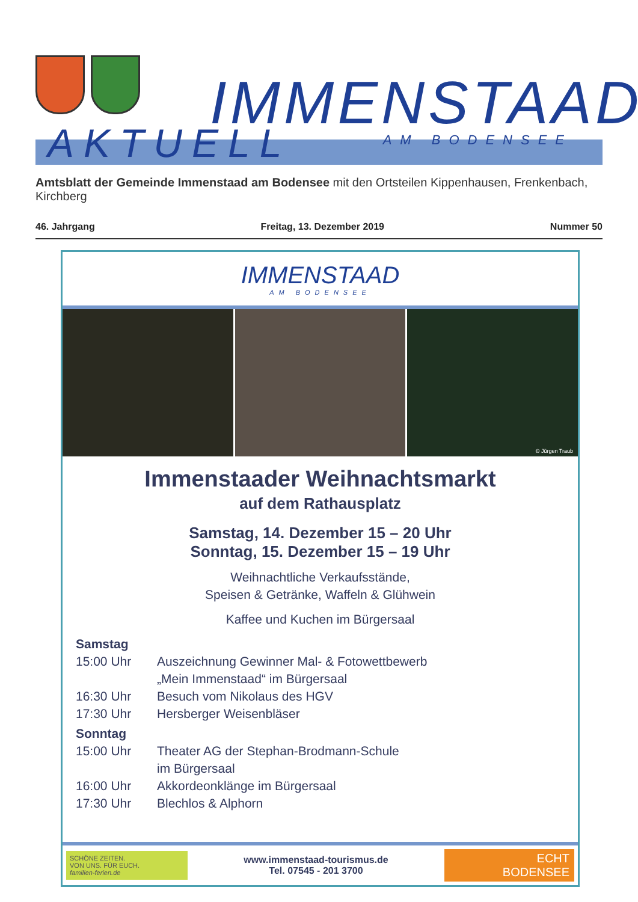IMMENSTAAD
AKTUELL AM BODENSEE
Amtsblatt der Gemeinde Immenstaad am Bodensee mit den Ortsteilen Kippenhausen, Frenkenbach, Kirchberg
46. Jahrgang Freitag, 13. Dezember 2019 Nummer 50
IMMENSTAAD
AM BODENSEE
© Jürgen Traub
Immenstaader Weihnachtsmarkt
auf dem Rathausplatz
Samstag, 14. Dezember 15 – 20 Uhr
Sonntag, 15. Dezember 15 – 19 Uhr
Weihnachtliche Verkaufsstände,
Speisen & Getränke, Waffeln & Glühwein
Kaffee und Kuchen im Bürgersaal
Samstag
15:00 Uhr Auszeichnung Gewinner Mal- & Fotowettbewerb
„Mein Immenstaad“ im Bürgersaal
16:30 Uhr Besuch vom Nikolaus des HGV
17:30 Uhr Hersberger Weisenbläser
Sonntag
15:00 Uhr Theater AG der Stephan-Brodmann-Schule
im Bürgersaal
16:00 Uhr Akkordeonklänge im Bürgersaal
17:30 Uhr Blechlos & Alphorn
SCHÖNE ZEITEN.
VON UNS. FÜR EUCH.
familien-ferien.de
www.immenstaad-tourismus.de
Tel. 07545 - 201 3700
ECHT
BODENSEE